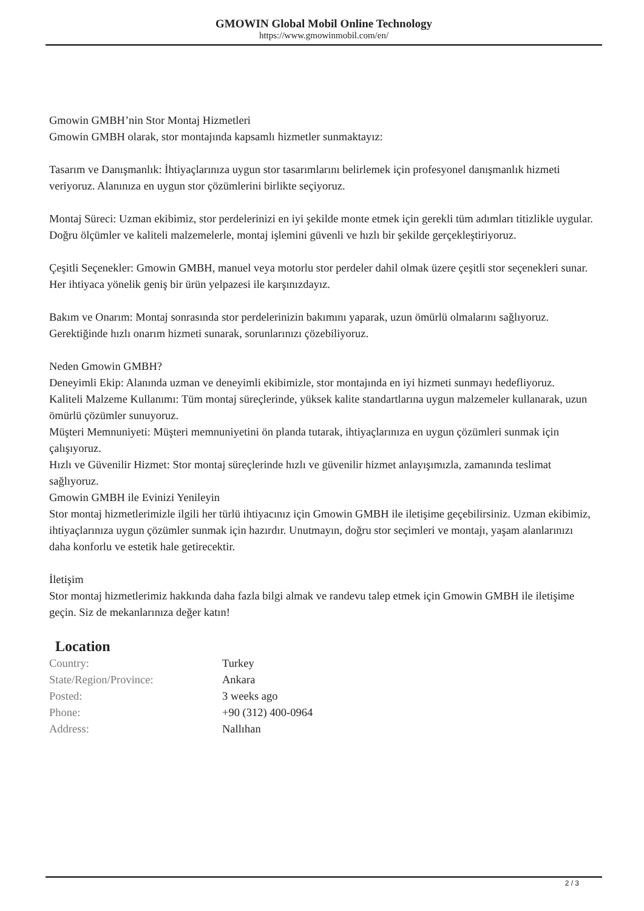GMOWIN Global Mobil Online Technology
https://www.gmowinmobil.com/en/
Gmowin GMBH’nin Stor Montaj Hizmetleri
Gmowin GMBH olarak, stor montajında kapsamlı hizmetler sunmaktayız:
Tasarım ve Danışmanlık: İhtiyaçlarınıza uygun stor tasarımlarını belirlemek için profesyonel danışmanlık hizmeti veriyoruz. Alanınıza en uygun stor çözümlerini birlikte seçiyoruz.
Montaj Süreci: Uzman ekibimiz, stor perdelerinizi en iyi şekilde monte etmek için gerekli tüm adımları titizlikle uygular. Doğru ölçümler ve kaliteli malzemelerle, montaj işlemini güvenli ve hızlı bir şekilde gerçekleştiriyoruz.
Çeşitli Seçenekler: Gmowin GMBH, manuel veya motorlu stor perdeler dahil olmak üzere çeşitli stor seçenekleri sunar. Her ihtiyaca yönelik geniş bir ürün yelpazesi ile karşınızdayız.
Bakım ve Onarım: Montaj sonrasında stor perdelerinizin bakımını yaparak, uzun ömürlü olmalarını sağlıyoruz. Gerektiğinde hızlı onarım hizmeti sunarak, sorunlarınızı çözebiliyoruz.
Neden Gmowin GMBH?
Deneyimli Ekip: Alanında uzman ve deneyimli ekibimizle, stor montajında en iyi hizmeti sunmayı hedefliyoruz.
Kaliteli Malzeme Kullanımı: Tüm montaj süreçlerinde, yüksek kalite standartlarına uygun malzemeler kullanarak, uzun ömürlü çözümler sunuyoruz.
Müşteri Memnuniyeti: Müşteri memnuniyetini ön planda tutarak, ihtiyaçlarınıza en uygun çözümleri sunmak için çalışıyoruz.
Hızlı ve Güvenilir Hizmet: Stor montaj süreçlerinde hızlı ve güvenilir hizmet anlayışımızla, zamanında teslimat sağlıyoruz.
Gmowin GMBH ile Evinizi Yenileyin
Stor montaj hizmetlerimizle ilgili her türlü ihtiyacınız için Gmowin GMBH ile iletişime geçebilirsiniz. Uzman ekibimiz, ihtiyaçlarınıza uygun çözümler sunmak için hazırdır. Unutmayın, doğru stor seçimleri ve montajı, yaşam alanlarınızı daha konforlu ve estetik hale getirecektir.
İletişim
Stor montaj hizmetlerimiz hakkında daha fazla bilgi almak ve randevu talep etmek için Gmowin GMBH ile iletişime geçin. Siz de mekanlarınıza değer katın!
Location
| Country: | Turkey |
| State/Region/Province: | Ankara |
| Posted: | 3 weeks ago |
| Phone: | +90 (312) 400-0964 |
| Address: | Nallıhan |
2 / 3